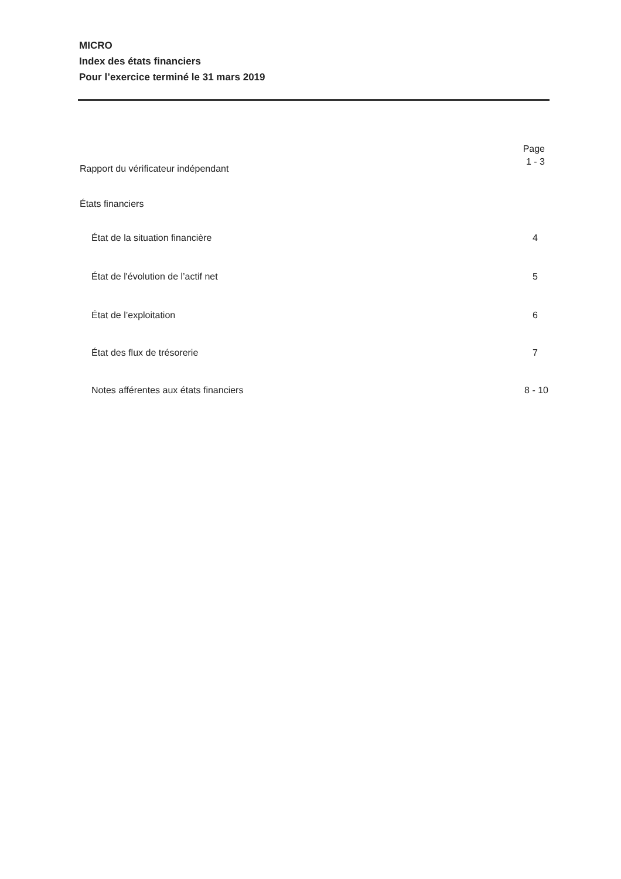MICRO
Index des états financiers
Pour l’exercice terminé le 31 mars 2019
Page
Rapport du vérificateur indépendant 1 - 3
États financiers
État de la situation financière 4
État de l'évolution de l’actif net 5
État de l’exploitation 6
État des flux de trésorerie 7
Notes afférentes aux états financiers 8 - 10